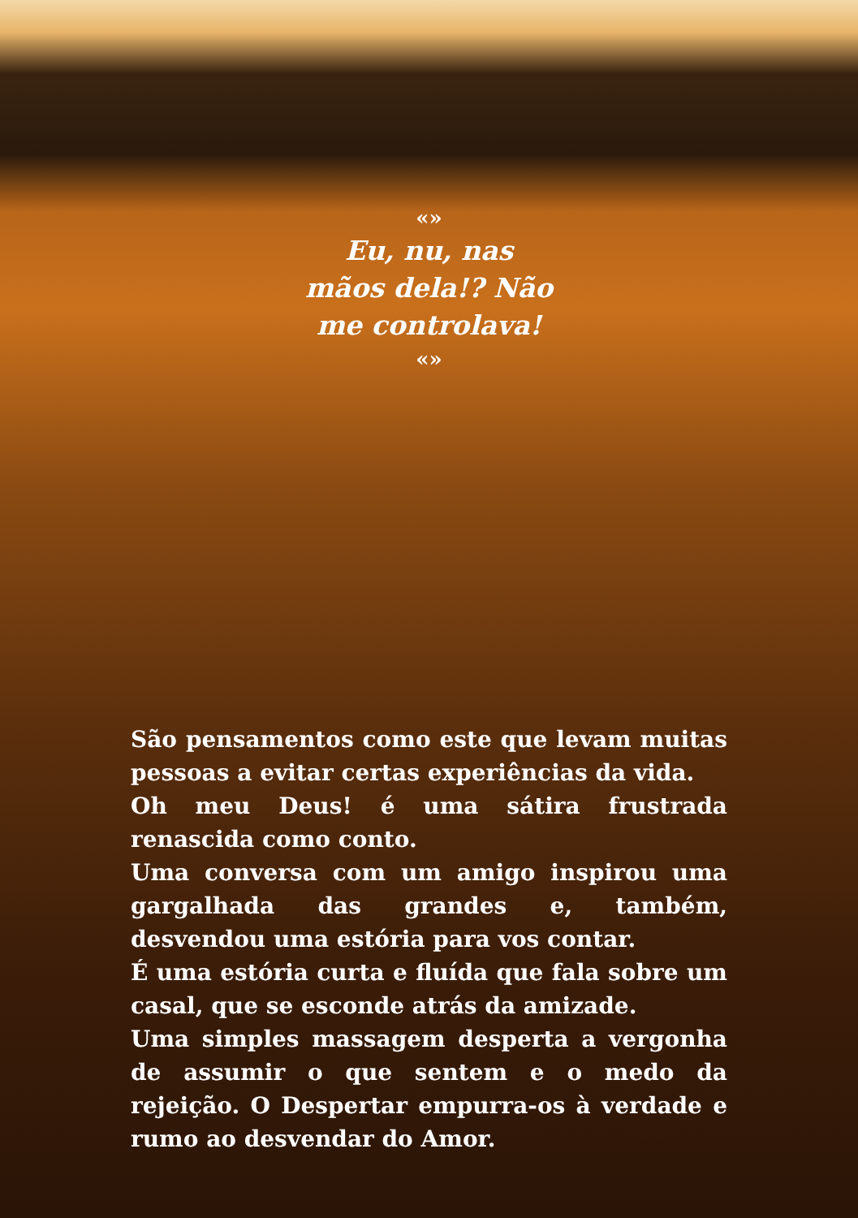«»
Eu, nu, nas
mãos dela!? Não
me controlava!
«»
São pensamentos como este que levam muitas pessoas a evitar certas experiências da vida.
Oh meu Deus! é uma sátira frustrada renascida como conto.
Uma conversa com um amigo inspirou uma gargalhada das grandes e, também, desvendou uma estória para vos contar.
É uma estória curta e fluída que fala sobre um casal, que se esconde atrás da amizade.
Uma simples massagem desperta a vergonha de assumir o que sentem e o medo da rejeição. O Despertar empurra-os à verdade e rumo ao desvendar do Amor.